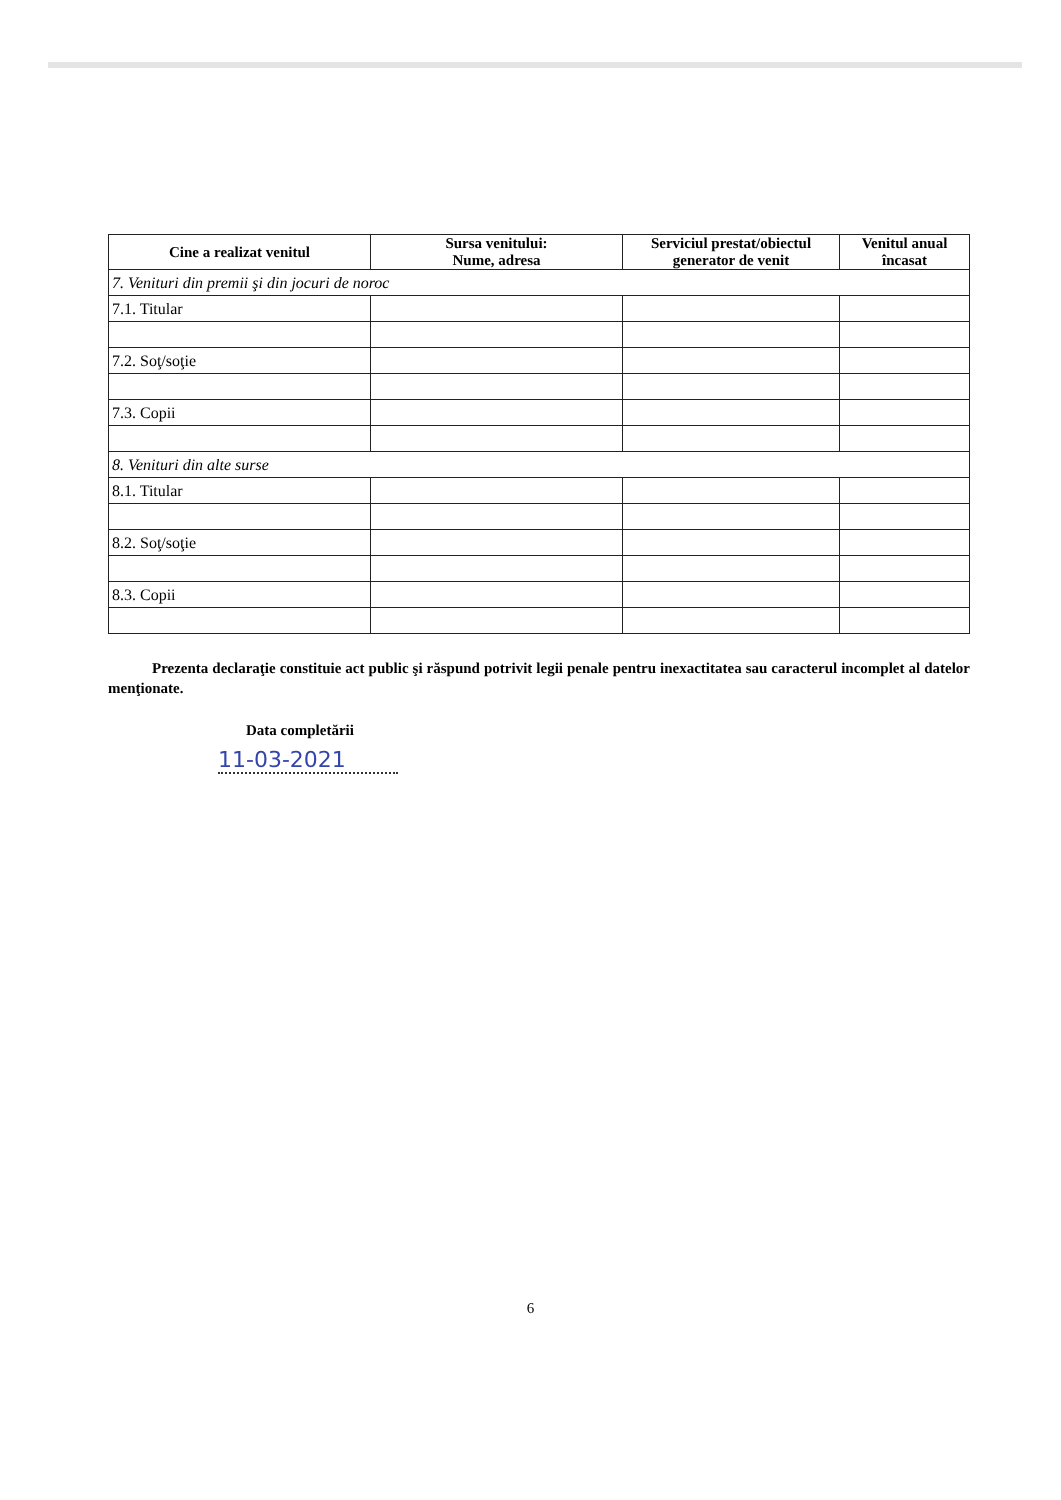| Cine a realizat venitul | Sursa venitului: Nume, adresa | Serviciul prestat/obiectul generator de venit | Venitul anual încasat |
| --- | --- | --- | --- |
| 7. Venituri din premii şi din jocuri de noroc | | | |
| 7.1. Titular | | | |
| 7.2. Soţ/soţie | | | |
| 7.3. Copii | | | |
| 8. Venituri din alte surse | | | |
| 8.1. Titular | | | |
| 8.2. Soţ/soţie | | | |
| 8.3. Copii | | | |
Prezenta declaraţie constituie act public şi răspund potrivit legii penale pentru inexactitatea sau caracterul incomplet al datelor menţionate.
Data completării
11-03-2021
6